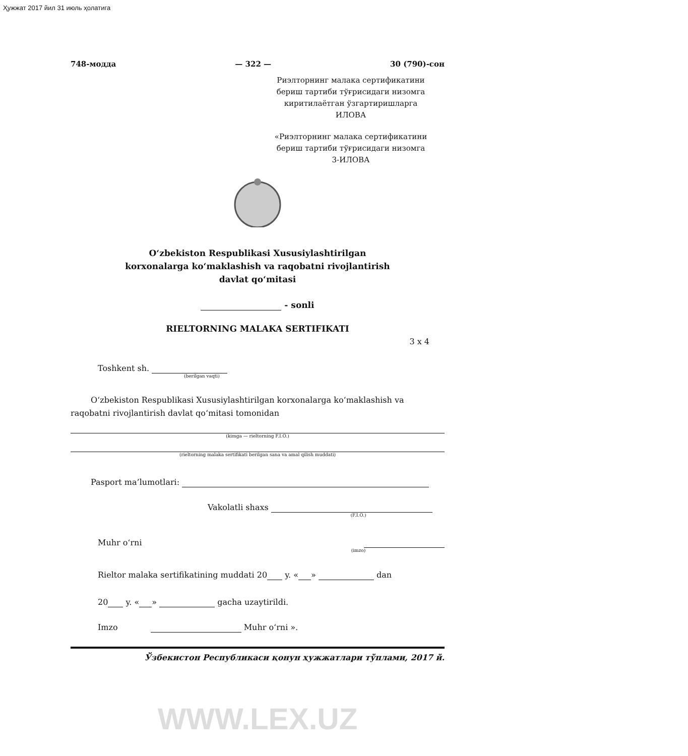Ҳужжат 2017 йил 31 июль ҳолатига
748-модда — 322 — 30 (790)-сон
Риэлторнинг малака сертификатини
бериш тартиби тўғрисидаги низомга
киритилаётган ўзгартиришларга
ИЛОВА
«Риэлторнинг малака сертификатини
бериш тартиби тўғрисидаги низомга
3-ИЛОВА
O‘zbekiston Respublikasi Xususiylashtirilgan
korxonalarga ko‘maklashish va raqobatni rivojlantirish
davlat qo‘mitasi
- sonli
RIELTORNING MALAKA SERTIFIKATI
3 x 4
Toshkent sh.
(berilgan vaqti)
O‘zbekiston Respublikasi Xususiylashtirilgan korxonalarga ko‘maklashish va raqobatni rivojlantirish davlat qo‘mitasi tomonidan
(kimga — rieltorning F.I.O.)
(rieltorning malaka sertifikati berilgan sana va amal qilish muddati)
Pasport ma’lumotlari:
Vakolatli shaxs
(F.I.O.)
Muhr o‘rni
(imzo)
Rieltor malaka sertifikatining muddati 20 y. « » dan
20 y. « » gacha uzaytirildi.
Imzo Muhr o‘rni ».
Ўзбекистон Республикаси қонун ҳужжатлари тўплами, 2017 й.
WWW.LEX.UZ